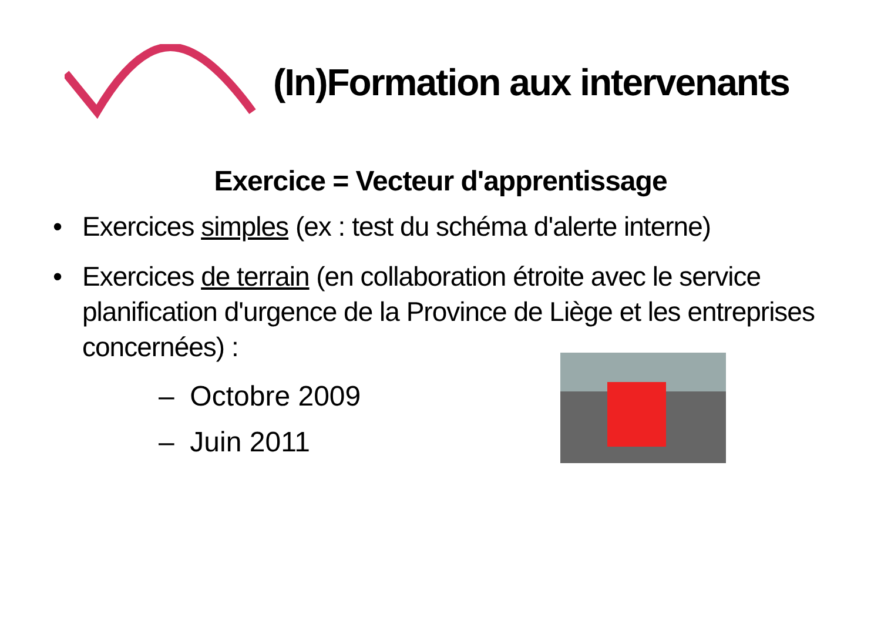(In)Formation aux intervenants
Exercice = Vecteur d'apprentissage
• Exercices simples (ex : test du schéma d'alerte interne)
• Exercices de terrain (en collaboration étroite avec le service planification d'urgence de la Province de Liège et les entreprises concernées) :
– Octobre 2009
– Juin 2011